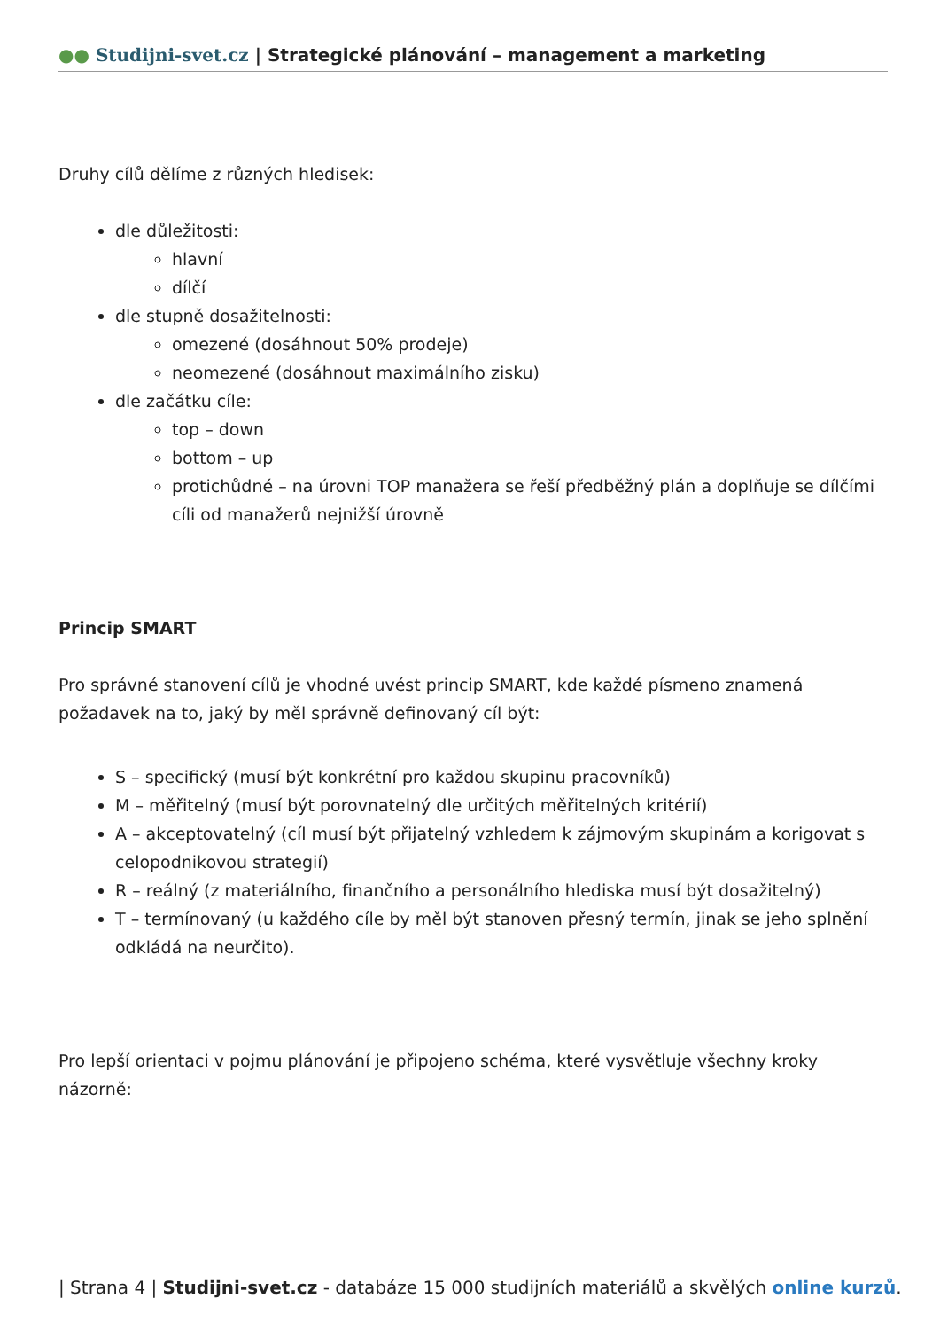●● Studijni-svet.cz | Strategické plánování – management a marketing
Druhy cílů dělíme z různých hledisek:
dle důležitosti:
hlavní
dílčí
dle stupně dosažitelnosti:
omezené (dosáhnout 50% prodeje)
neomezené (dosáhnout maximálního zisku)
dle začátku cíle:
top – down
bottom – up
protichůdné – na úrovni TOP manažera se řeší předběžný plán a doplňuje se dílčími cíli od manažerů nejnižší úrovně
Princip SMART
Pro správné stanovení cílů je vhodné uvést princip SMART, kde každé písmeno znamená požadavek na to, jaký by měl správně definovaný cíl být:
S – specifický (musí být konkrétní pro každou skupinu pracovníků)
M – měřitelný (musí být porovnatelný dle určitých měřitelných kritérií)
A – akceptovatelný (cíl musí být přijatelný vzhledem k zájmovým skupinám a korigovat s celopodnikovou strategií)
R – reálný (z materiálního, finančního a personálního hlediska musí být dosažitelný)
T – termínovaný (u každého cíle by měl být stanoven přesný termín, jinak se jeho splnění odkládá na neurčito).
Pro lepší orientaci v pojmu plánování je připojeno schéma, které vysvětluje všechny kroky názorně:
| Strana 4 | Studijni-svet.cz - databáze 15 000 studijních materiálů a skvělých online kurzů.